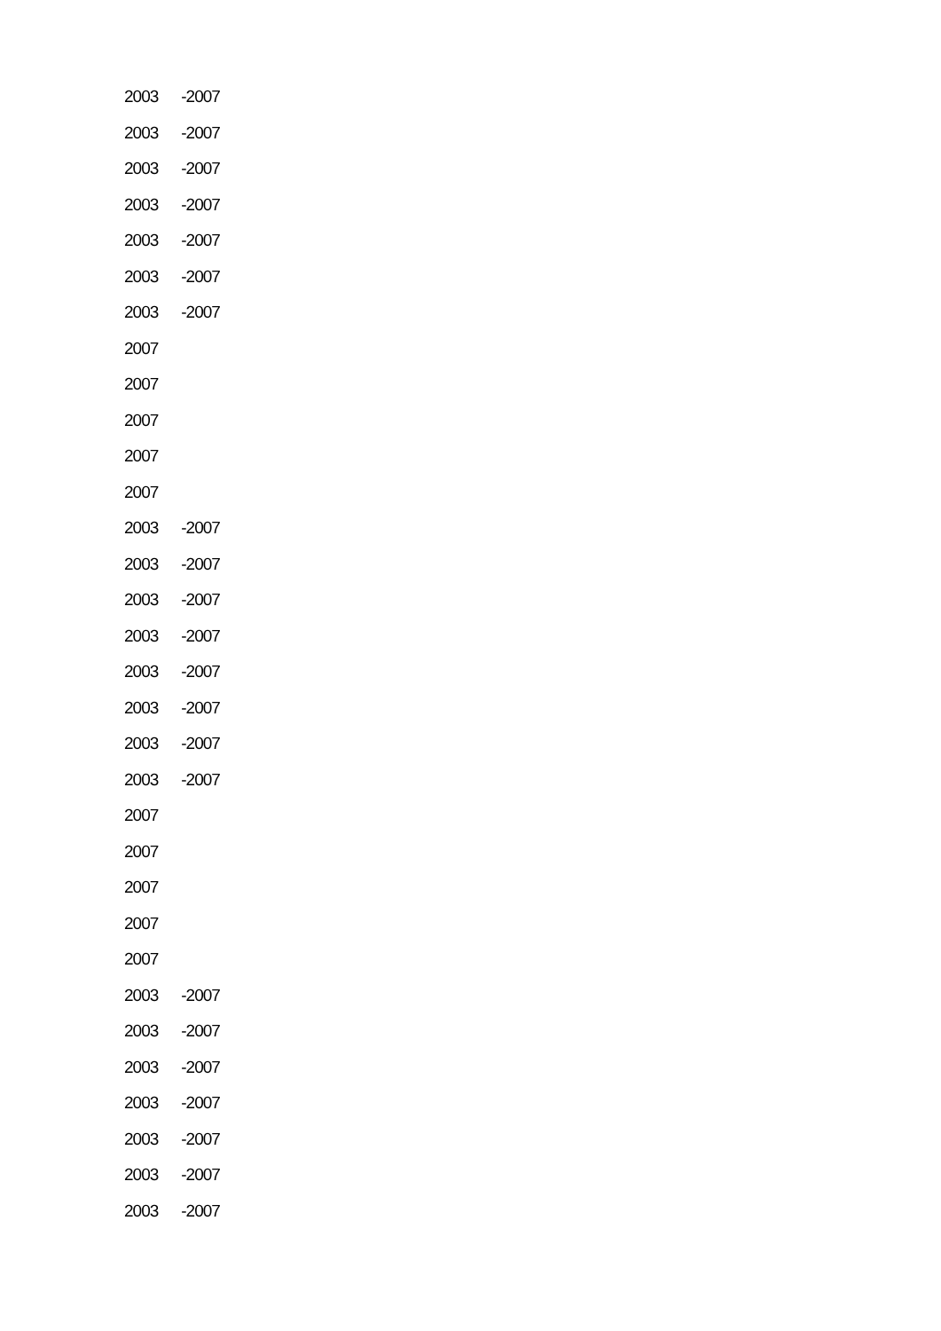2003 -2007
2003 -2007
2003 -2007
2003 -2007
2003 -2007
2003 -2007
2003 -2007
2007
2007
2007
2007
2007
2003 -2007
2003 -2007
2003 -2007
2003 -2007
2003 -2007
2003 -2007
2003 -2007
2003 -2007
2007
2007
2007
2007
2007
2003 -2007
2003 -2007
2003 -2007
2003 -2007
2003 -2007
2003 -2007
2003 -2007